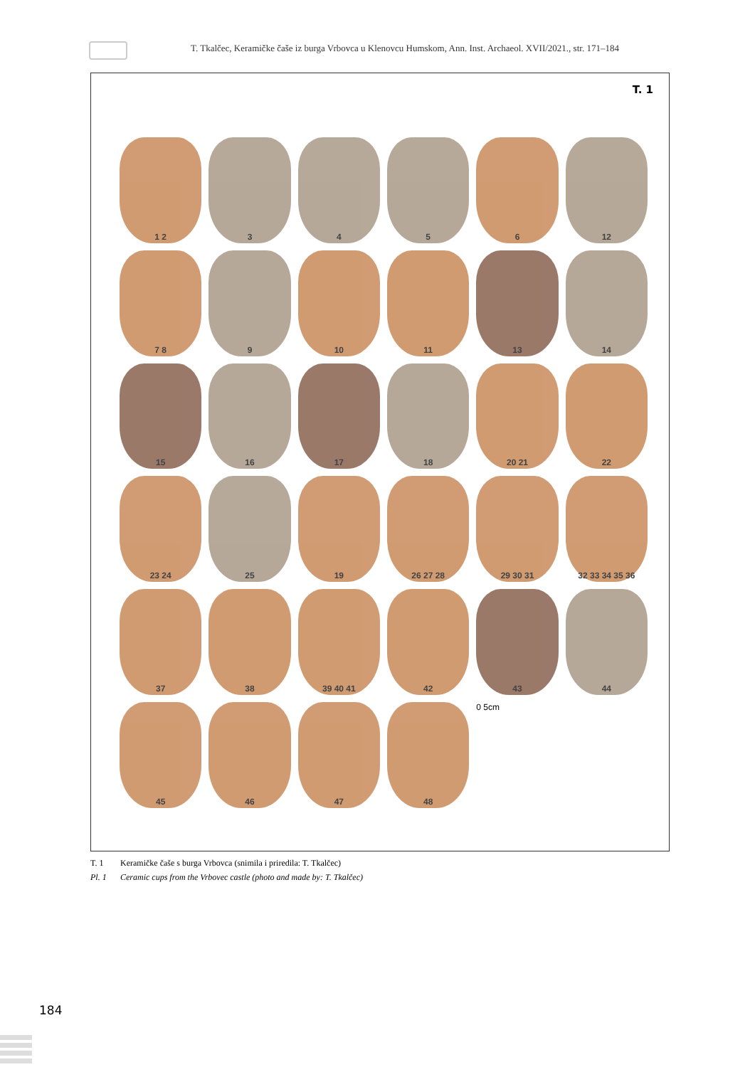T. Tkalčec, Keramičke čaše iz burga Vrbovca u Klenovcu Humskom, Ann. Inst. Archaeol. XVII/2021., str. 171–184
T. 1
1 2
3
4
5
6
12
7 8
9
10
11
13
14
15
16
17
18
20 21
22
23 24
25
19
26 27 28
29 30 31
32 33 34 35 36
37
38
39 40 41
42
43
44
45
46
47
48
0 5cm
T. 1 Keramičke čaše s burga Vrbovca (snimila i priredila: T. Tkalčec)
Pl. 1 Ceramic cups from the Vrbovec castle (photo and made by: T. Tkalčec)
184